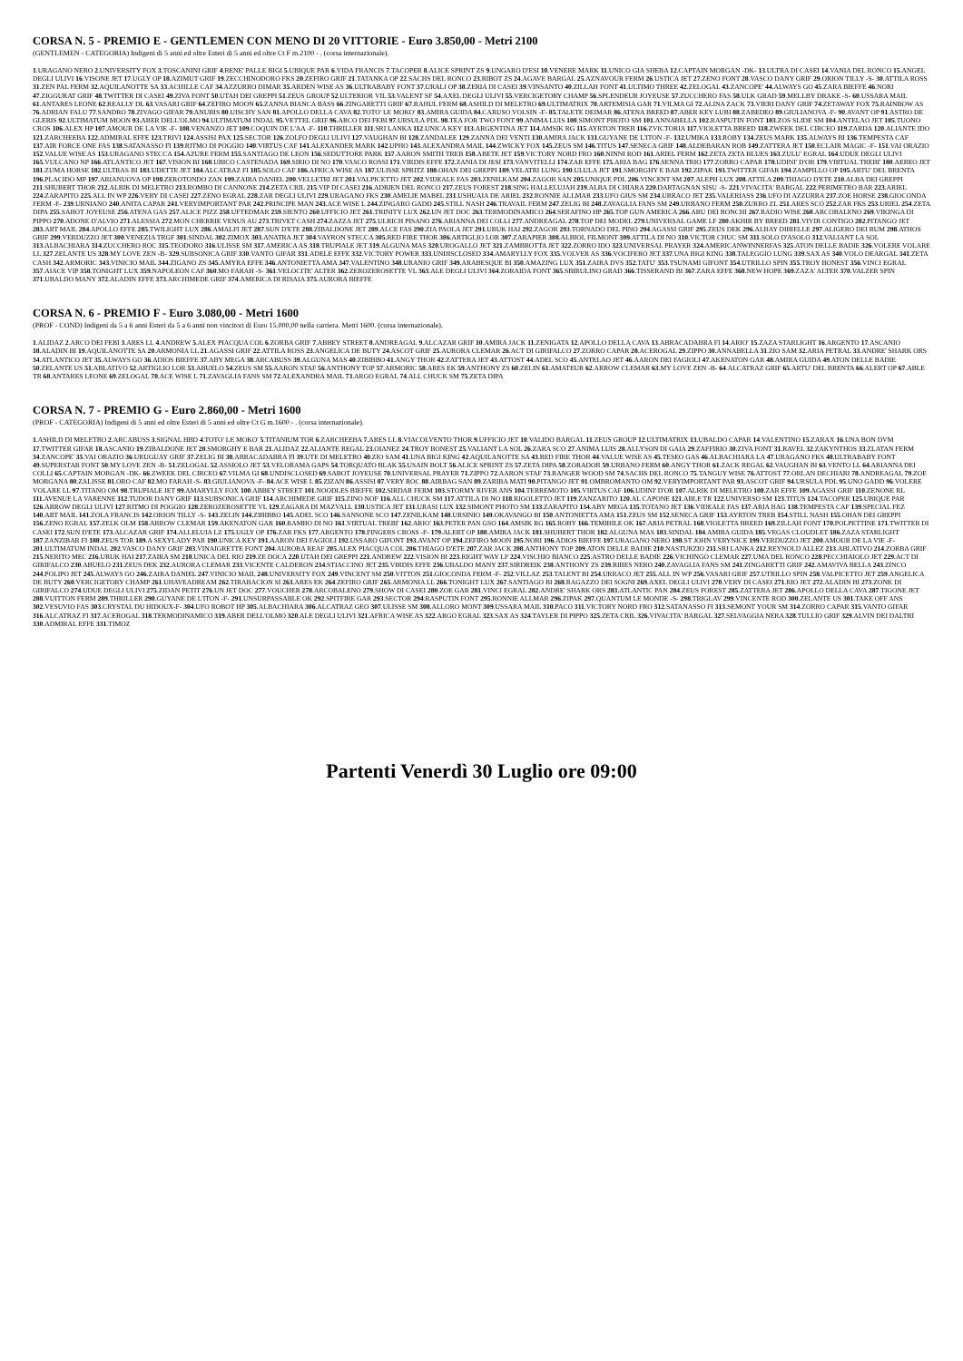CORSA N. 5 - PREMIO E - GENTLEMEN CON MENO DI 20 VITTORIE - Euro 3.850,00 - Metri 2100
(GENTLEMEN - CATEGORIA) Indigeni di 5 anni ed oltre Esteri di 5 anni ed oltre Ct F m.2100 - . (corsa internazionale).
1.URAGANO NERO 2.UNIVERSITY FOX 3.TOSCANINI GRIF 4.RENE' PALLE BIGI 5.UBIQUE PAR 6.VIDA FRANCIS 7.TACOPER 8.ALICE SPRINT ZS 9.UNGARO D'ESI 10.VENERE MARK 11.UNICO GIA SHEBA 12.CAPTAIN MORGAN -DK- 13.ULTRA DI CASEI 14.VANIA DEL RONCO 15.ANGEL DEGLI ULIVI 16.VISONE JET 17.UGLY OP 18.AZIMUT GRIF 19.ZECCHINODORO FKS 20.ZEFIRO GRIF 21.TATANKA OP 22.SACHS DEL RONCO 23.RIBOT ZS 24.AGAVE BARGAL 25.AZNAVOUR FERM 26.USTICA JET 27.ZENO FONT 28.VASCO DANY GRIF 29.ORION TILLY -S- 30.ATTILA ROSS 31.ZEN PAL FERM 32.AQUILANOTTE SA 33.ACHILLE CAF 34.AZZURRO DIMAR 35.ARDEN WISE AS 36.ULTRABABY FONT 37.URALI OP 38.ZERIA DI CASEI 39.VINSANTO 40.ZILLAH FONT 41.ULTIMO THREE 42.ZELOGAL 43.ZANCOPE' 44.ALWAYS GO 45.ZARA BIEFFE 46.NORI 47.ZIGGURAT GRIF 48.TWITTER DI CASEI 49.ZIVA FONT 50.UTAH DEI GREPPI 51.ZEUS GROUP 52.ULTERIOR VIL 53.VALENT SF 54.AXEL DEGLI ULIVI 55.VERCIGETORY CHAMP 56.SPLENDEUR JOYEUSE 57.ZUCCHERO FAS 58.ULK GRAD 59.MELLBY DRAKE -S- 60.USSARA MAIL 61.ANTARES LEONE 62.REALLY DL 63.VASARI GRIF 64.ZEFIRO MOON 65.ZANNA BIANCA BASS 66.ZINGARETTI GRIF 67.RAHUL FERM 68.ASHILD DI MELETRO 69.ULTIMATRIX 70.ARTEMISIA GAR 71.VILMA GI 72.ALINA ZACK 73.VIERI DANY GRIF 74.ZETAWAY FOX 75.RAINBOW AS 76.ADRIAN FALU 77.SANDRO 78.ZIVAGO GIFAR 79.ANUBIS 80.UISCHY SAN 81.APOLLO DELLA CAVA 82.TOTO' LE MOKO' 83.AMIRA GUIDA 84.CARUSO VOLSIN -F- 85.TALETE DEIMAR 86.ATENA BREED 87.ABER KEY LUBI 88.ZABEDEO 89.GIULIANOVA -F- 90.AVANT OP 91.ASTRO DE GLERIS 92.ULTIMATUM MOON 93.ABER DELL'OLMO 94.ULTIMATUM INDAL 95.VETTEL GRIF 96.ARCO DEI FEBI 97.URSULA PDL 98.TEA FOR TWO FONT 99.ANIMA LUIS 100.SIMONT PHOTO SM 101.ANNABELLA 102.RASPUTIN FONT 103.ZOS SLIDE SM 104.ANTELAO JET 105.TUONO CROS 106.ALEX HP 107.AMOUR DE LA VIE -F- 108.VENANZO JET 109.COQUIN DE L'AA -F- 110.THRILLER 111.SRI LANKA 112.UNICA KEY 113.ARGENTINA JET 114.AMSIK RG 115.AYRTON TREB 116.ZVICTORIA 117.VIOLETTA BREED 118.ZWEEK DEL CIRCEO 119.ZARDA 120.ALIANTE IDO 121.ZARCHEEBA 122.ADMIRAL EFFE 123.TRIVI 124.ASSISI PAX 125.SECTOR 126.ZOLFO DEGLI ULIVI 127.VAUGHAN BI 128.ZANDALEE 129.ZANNA DEI VENTI 130.AMIRA JACK 131.GUYANE DE L'ITON -F- 132.UMIKA 133.ROBY 134.ZEUS MARK 135.ALWAYS BI 136.TEMPESTA CAF 137.AIR FORCE ONE FAS 138.SATANASSO FI 139.RITMO DI POGGIO 140.VIRTUS CAF 141.ALEXANDER MARK 142.UPHO 143.ALEXANDRA MAIL 144.ZWICKY FOX 145.ZEUS SM 146.TITUS 147.SENECA GRIF 148.ALDEBARAN ROB 149.ZATTERA JET 150.ECLAIR MAGIC -F- 151.VAI ORAZIO 152.VALUE WISE AS 153.URAGANO STECCA 154.AZURE FERM 155.SANTIAGO DE LEON 156.SEDUTTORE PARK 157.AARON SMITH TREB 158.ABETE JET 159.VICTORY NORD FRO 160.NINNI ROD 161.ARIEL FERM 162.ZETA ZETA BLUES 163.ZULU' EGRAL 164.UDUE DEGLI ULIVI 165.VULCANO NP 166.ATLANTICO JET 167.VISION BI 168.UBICO CASTENADA 169.SIRIO DI NO 170.VASCO ROSSI 171.VIRDIS EFFE 172.ZANIA DI JESI 173.VANVITELLI 174.ZAR EFFE 175.ARIA BAG 176.SENNA TRIO 177.ZORRO CAPAR 178.UDINI' D'OR 179.VIRTUAL TREBI' 180.AEREO JET 181.ZUMA HORSE 182.ULTRAS BI 183.UDETTE JET 184.ALCATRAZ FI 185.SOLO CAF 186.AFRICA WISE AS 187.ULISSE SPRITZ 188.OHAN DEI GREPPI 189.VELATRI LUNG 190.ULULA JET 191.SMORGHY E BAR 192.ZIPAK 193.TWITTER GIFAR 194.ZAMPILLO OP 195.ARTU' DEL BRENTA 196.PLACIDO MP 197.ARIANUOVA OP 198.ZEROTONDO ZAN 199.ZAIRA DANIEL 200.VELLETRI JET 201.VALPICETTO JET 202.VIDEALE FAS 203.ZENILKAM 204.ZAGOR SAN 205.UNIQUE PDL 206.VINCENT SM 207.ALEPH LUX 208.ATTILA 209.THIAGO D'ETE 210.ALBA DEI GREPPI 211.SHUBERT THOR 212.ALRIK DI MELETRO 213.ROMBO DI CANNONE 214.ZETA CRIL 215.VIP DI CASEI 216.ADRIEN DEL RONCO 217.ZEUS FOREST 218.SING HALLELUJAH 219.ALBA DI CHIARA 220.DARTAGNAN SISU -S- 221.VIVACITA' BARGAL 222.PERIMETRO BAR 223.ARIEL 224.ZARAPITO 225.ALL IN WP 226.VERY DI CASEI 227.ZENO EGRAL 228.ZAR DEGLI ULIVI 229.URAGANO FKS 230.AMELIE MABEL 231.USHUAIA DE ARIEL 232.RONNIE ALLMAR 233.UFO GIUS SM 234.URRACO JET 235.VALERIASS 236.UFO DI AZZURRA 237.ZOE HORSE 238.GIOCONDA FERM -F- 239.URNIANO 240.ANITA CAPAR 241.VERYIMPORTANT PAR 242.PRINCIPE MAN 243.ACE WISE L 244.ZINGARO GADD 245.STILL NASH 246.TRAVAIL FERM 247.ZELIG BI 248.ZAVAGLIA FANS SM 249.URBANO FERM 250.ZURRO ZL 251.ARES SCO 252.ZAR FKS 253.URIEL 254.ZETA DIPA 255.SABOT JOYEUSE 256.ATENA GAS 257.ALICE PIZZ 258.UFTEDMAR 259.SIENTO 260.UFFICIO JET 261.TRINITY LUX 262.UN JET DOC 263.TERMODINAMICO 264.SERAFINO HP 265.TOP GUN AMERICA 266.ARU DEI RONCHI 267.RADIO WISE 268.ARCOBALENO 269.VIKINGA DI PIPPO 270.ADONE D'ALVIO 271.ALESSIA 272.MON CHERRIE VENUS AU 273.TRIVET CASH 274.ZAZZA JET 275.ULRICH PISANO 276.ARIANNA DEI COLLI 277.ANDREAGAL 278.TOP DEI MODEL 279.UNIVERSAL GAME LF 280.AKHIR BY BREED 281.VIVIR CONTIGO 282.PITANGO JET 283.ART MAIL 284.APOLLO EFFE 285.TWILIGHT LUX 286.AMALFI JET 287.SUN D'ETE 288.ZIBALDONE JET 289.ALCE FAS 290.ZIA PAOLA JET 291.URUK HAI 292.ZAGOR 293.TORNADO DEL PINO 294.AGASSI GRIF 295.ZEUS DEK 296.ALBAY DIBIELLE 297.ALIGERO DEI RUM 298.ATHOS GRIF 299.VERDUZZO JET 300.VENEZIA TRGF 301.SINDAL 302.ZIMOX 303.ANATRA JET 304.VAYRON STECCA 305.RED FIRE THOR 306.ARTIGLIO LOR 307.ZARAPIER 308.ALBIOL FILMONT 309.ATTILA DI NO 310.VICTOR CHUC SM 311.SOLO D'ASOLO 312.VALIANT LA SOL 313.ALBACHIARA 314.ZUCCHERO ROC 315.TEODORO 316.ULISSE SM 317.AMERICA AS 318.TRUPIALE JET 319.ALGUNA MAS 320.UROGALLO JET 321.ZAMBROTTA JET 322.ZORRO IDO 323.UNIVERSAL PRAYER 324.AMERICANWINNERFAS 325.ATON DELLE BADIE 326.VOLERE VOLARE LL 327.ZELANTE US 328.MY LOVE ZEN -B- 329.SUBSONICA GRIF 330.VANTO GIFAR 331.ADELE EFFE 332.VICTORY POWER 333.UNDISCLOSED 334.AMARYLLY FOX 335.VOLVER AS 336.VOCIFERO JET 337.UNA BIGI KING 338.TALEGGIO LUNG 339.SAX AS 340.VOLO DEARGAL 341.ZETA CASH 342.ARMORIC 343.VINICIO MAIL 344.ZIGANO ZS 345.AMYRA EFFE 346.ANTONIETTA AMA 347.VALENTINO 348.URANIO GRIF 349.ARABESQUE BI 350.AMAZING LUX 351.ZAIRA DVS 352.TATU' 353.TSUNAMI GIFONT 354.UTRILLO SPIN 355.TROY BONEST 356.VINCI EGRAL 357.AIACE VIP 358.TONIGHT LUX 359.NAPOLEON CAF 360.MO FARAH -S- 361.VELOCITE' ALTER 362.ZEROZEROSETTE VL 363.ALE DEGLI ULIVI 364.ZORAIDA FONT 365.SBIRULINO GRAD 366.TISSERAND BI 367.ZARA EFFE 368.NEW HOPE 369.ZAZA' ALTER 370.VALZER SPIN 371.UBALDO MANY 372.ALADIN EFFE 373.ARCHIMEDE GRIF 374.AMERICA DI RISAIA 375.AURORA BIEFFE
CORSA N. 6 - PREMIO F - Euro 3.080,00 - Metri 1600
(PROF - COND) Indigeni da 5 a 6 anni Esteri da 5 a 6 anni non vincitori di Euro 15.000,00 nella carriera. Metri 1600. (corsa internazionale).
1.ALIDAZ 2.ARCO DEI FEBI 3.ARES LL 4.ANDREW 5.ALEX PIACQUA COL 6.ZORBA GRIF 7.ABBEY STREET 8.ANDREAGAL 9.ALCAZAR GRIF 10.AMIRA JACK 11.ZENIGATA 12.APOLLO DELLA CAVA 13.ABRACADABRA FI 14.ARIO' 15.ZAZA STARLIGHT 16.ARGENTO 17.ASCANIO 18.ALADIN BI 19.AQUILANOTTE SA 20.ARMONIA LL 21.AGASSI GRIF 22.ATTILA ROSS 23.ANGELICA DE BUTY 24.ASCOT GRIF 25.AURORA CLEMAR 26.ACT DI GIRIFALCO 27.ZORRO CAPAR 28.ACEROGAL 29.ZIPPO 30.ANNABELLA 31.ZIO SAM 32.ARIA PETRAL 33.ANDRE' SHARK ORS 34.ATLANTICO JET 35.ALWAYS GO 36.ADIOS BIEFFE 37.ABY MEGA 38.ARCABUSS 39.ALGUNA MAS 40.ZIBIBBO 41.ANGY THOR 42.ZATTERA JET 43.ATTOST 44.ADEL SCO 45.ANTELAO JET 46.AARON DEI FAGIOLI 47.AKENATON GAR 48.AMIRA GUIDA 49.ATON DELLE BADIE 50.ZELANTE US 51.ABLATIVO 52.ARTIGLIO LOR 53.ABUELO 54.ZEUS SM 55.AARON STAF 56.ANTHONY TOP 57.ARMORIC 58.ARES EK 59.ANTHONY ZS 60.ZELIN 61.AMATEUR 62.ARROW CLEMAR 63.MY LOVE ZEN -B- 64.ALCATRAZ GRIF 65.ARTU' DEL BRENTA 66.ALERT OP 67.ABLE TR 68.ANTARES LEONE 69.ZELOGAL 70.ACE WISE L 71.ZAVAGLIA FANS SM 72.ALEXANDRA MAIL 73.ARGO EGRAL 74.ALL CHUCK SM 75.ZETA DIPA
CORSA N. 7 - PREMIO G - Euro 2.860,00 - Metri 1600
(PROF - CATEGORIA) Indigeni di 5 anni ed oltre Esteri di 5 anni ed oltre Ct G m.1600 - . (corsa internazionale).
1.ASHILD DI MELETRO 2.ARCABUSS 3.SIGNAL HBD 4.TOTO' LE MOKO' 5.TITANIUM TOR 6.ZARCHEEBA 7.ARES LL 8.VIACOLVENTO THOR 9.UFFICIO JET 10.VALIDO BARGAL 11.ZEUS GROUP 12.ULTIMATRIX 13.UBALDO CAPAR 14.VALENTINO 15.ZARAX 16.UNA BON DVM 17.TWITTER GIFAR 18.ASCANIO 19.ZIBALDONE JET 20.SMORGHY E BAR 21.ALIDAZ 22.ALIANTE REGAL 23.OIANEZ 24.TROY BONEST 25.VALIANT LA SOL 26.ZARA SCO 27.ANIMA LUIS 28.ALLYSON DI GAIA 29.ZAFFIRIO 30.ZIVA FONT 31.RAVEL 32.ZAKYNTHOS 33.ZLATAN FERM 34.ZANCOPE' 35.VAI ORAZIO 36.URUGUAY GRIF 37.ZELIG BI 38.ABRACADABRA FI 39.UTE DI MELETRO 40.ZIO SAM 41.UNA BIGI KING 42.AQUILANOTTE SA 43.RED FIRE THOR 44.VALUE WISE AS 45.TESEO GAS 46.ALBACHIARA LA 47.URAGANO FKS 48.ULTRABABY FONT 49.SUPERSTAR FONT 50.MY LOVE ZEN -B- 51.ZELOGAL 52.ASSIOLO JET 53.VELORAMA GAPS 54.TORQUATO BLAK 55.USAIN BOLT 56.ALICE SPRINT ZS 57.ZETA DIPA 58.ZORADOR 59.URBANO FERM 60.ANGY THOR 61.ZACK REGAL 62.VAUGHAN BI 63.VENTO LL 64.ARIANNA DEI COLLI 65.CAPTAIN MORGAN -DK- 66.ZWEEK DEL CIRCEO 67.VILMA GI 68.UNDISCLOSED 69.SABOT JOYEUSE 70.UNIVERSAL PRAYER 71.ZIPPO 72.AARON STAF 73.RANGER WOOD SM 74.SACHS DEL RONCO 75.TANGUY WISE 76.ATTOST 77.ORLAN DECHIARI 78.ANDREAGAL 79.ZOE MORGANA 80.ZALISSE 81.ORO CAF 82.MO FARAH -S- 83.GIULIANOVA -F- 84.ACE WISE L 85.ZIZAN 86.ASSISI 87.VERY ROC 88.AIRBAG SAN 89.ZARIBA MATI 90.PITANGO JET 91.OMBROMANTO OM 92.VERYIMPORTANT PAR 93.ASCOT GRIF 94.URSULA PDL 95.UNO GADD 96.VOLERE VOLARE LL 97.TITANO OM 98.TRUPIALE JET 99.AMARYLLY FOX 100.ABBEY STREET 101.NOODLES BIEFFE 102.SIRDAR FERM 103.STORMY RIVER ANS 104.TERREMOTO 105.VIRTUS CAF 106.UDINI' D'OR 107.ALRIK DI MELETRO 108.ZAR EFFE 109.AGASSI GRIF 110.ZENONE RL 111.AVENUE LA VARENNE 112.TUDOR DANY GRIF 113.SUBSONICA GRIF 114.ARCHIMEDE GRIF 115.ZINO NOF 116.ALL CHUCK SM 117.ATTILA DI NO 118.RIGOLETTO JET 119.ZANZARITO 120.AL CAPONE 121.ABLE TR 122.UNIVERSO SM 123.TITUS 124.TACOPER 125.UBIQUE PAR 126.ARROW DEGLI ULIVI 127.RITMO DI POGGIO 128.ZEROZEROSETTE VL 129.ZAGARA DI MAZVALL 130.USTICA JET 131.URASI LUX 132.SIMONT PHOTO SM 133.ZARAPITO 134.ABY MEGA 135.TOTANO JET 136.VIDEALE FAS 137.ARIA BAG 138.TEMPESTA CAF 139.SPECIAL FEZ 140.ART MAIL 141.ZOLA FRANCIS 142.ORION TILLY -S- 143.ZELIN 144.ZIBIBBO 145.ADEL SCO 146.SANSONE SCO 147.ZENILKAM 148.URSINIO 149.OKAVANGO BI 150.ANTONIETTA AMA 151.ZEUS SM 152.SENECA GRIF 153.AYRTON TREB 154.STILL NASH 155.OHAN DEI GREPPI 156.ZENO EGRAL 157.ZELK OLM 158.ARROW CLEMAR 159.AKENATON GAR 160.RAMBO DI NO 161.VIRTUAL TREBI' 162.ARIO' 163.PETER PAN GSO 164.AMSIK RG 165.ROBY 166.TEMIBILE OK 167.ARIA PETRAL 168.VIOLETTA BREED 169.ZILLAH FONT 170.POLPETTINE 171.TWITTER DI CASEI 172.SUN D'ETE 173.ALCAZAR GRIF 174.ALLELUIA LZ 175.UGLY OP 176.ZAR FKS 177.ARGENTO 178.FINGERS CROSS -F- 179.ALERT OP 180.AMIRA JACK 181.SHUBERT THOR 182.ALGUNA MAS 183.SINDAL 184.AMIRA GUIDA 185.VEGAS CLOUDLET 186.ZAZA STARLIGHT 187.ZANZIBAR FI 188.ZEUS TOR 189.A SEXYLADY PAR 190.UNICA KEY 191.AARON DEI FAGIOLI 192.USSARO GIFONT 193.AVANT OP 194.ZEFIRO MOON 195.NORI 196.ADIOS BIEFFE 197.URAGANO NERO 198.ST JOHN VERYNICE 199.VERDUZZO JET 200.AMOUR DE LA VIE -F- 201.ULTIMATUM INDAL 202.VASCO DANY GRIF 203.VINAIGRETTE FONT 204.AURORA REAF 205.ALEX PIACQUA COL 206.THIAGO D'ETE 207.ZAR JACK 208.ANTHONY TOP 209.ATON DELLE BADIE 210.NASTURZIO 211.SRI LANKA 212.REYNOLD ALLEZ 213.ABLATIVO 214.ZORBA GRIF 215.NERITO MEC 216.URUK HAI 217.ZAIRA SM 218.UNICA DEL RIO 219.ZE DOCA 220.UTAH DEI GREPPI 221.ANDREW 222.VISION BI 223.RIGHT WAY LF 224.VISCHIO BIANCO 225.ASTRO DELLE BADIE 226.VICHINGO CLEMAR 227.UMA DEL RONCO 228.PECCHIAIOLO JET 229.ACT DI GIRIFALCO 230.ABUELO 231.ZEUS DEK 232.AURORA CLEMAR 233.VICENTE CALDERON 234.STIACCINO JET 235.VIRDIS EFFE 236.UBALDO MANY 237.SIRDREIK 238.ANTHONY ZS 239.RIBES NERO 240.ZAVAGLIA FANS SM 241.ZINGARETTI GRIF 242.AMAVIVA BELLA 243.ZINCO 244.POLIPO JET 245.ALWAYS GO 246.ZAIRA DANIEL 247.VINICIO MAIL 248.UNIVERSITY FOX 249.VINCENT SM 250.VITTON 251.GIOCONDA FERM -F- 252.VILLAZ 253.TALENT BI 254.URRACO JET 255.ALL IN WP 256.VASARI GRIF 257.UTRILLO SPIN 258.VALPICETTO JET 259.ANGELICA DE BUTY 260.VERCIGETORY CHAMP 261.UHAVEADREAM 262.TIRABACION SI 263.ARES EK 264.ZEFIRO GRIF 265.ARMONIA LL 266.TONIGHT LUX 267.SANTIAGO BI 268.RAGAZZO DEI SOGNI 269.AXEL DEGLI ULIVI 270.VERY DI CASEI 271.RIO JET 272.ALADIN BI 273.ZONK DI GIRIFALCO 274.UDUE DEGLI ULIVI 275.ZIDAN PETIT 276.UN JET DOC 277.VOUCHER 278.ARCOBALENO 279.SHOW DI CASEI 280.ZOE GAR 281.VINCI EGRAL 282.ANDRE' SHARK ORS 283.ATLANTIC PAN 284.ZEUS FOREST 285.ZATTERA JET 286.APOLLO DELLA CAVA 287.TIGONE JET 288.VUITTON FERM 289.THRILLER 290.GUYANE DE L'ITON -F- 291.UNSURPASSABLE OK 292.SPITFIRE GAR 293.SECTOR 294.RASPUTIN FONT 295.RONNIE ALLMAR 296.ZIPAK 297.QUANTUM LE MONDE -S- 298.TRIGLAV 299.VINCENTE ROD 300.ZELANTE US 301.TAKE OFF ANS 302.VESUVIO FAS 303.CRYSTAL DU HIDOUX-F- 304.UFO ROBOT HP 305.ALBACHIARA 306.ALCATRAZ GEO 307.ULISSE SM 308.ALLORO MONT 309.USSARA MAIL 310.PACO 311.VICTORY NORD FRO 312.SATANASSO FI 313.SEMONT YOUR SM 314.ZORRO CAPAR 315.VANTO GIFAR 316.ALCATRAZ FI 317.ACEROGAL 318.TERMODINAMICO 319.ABER DELL'OLMO 320.ALE DEGLI ULIVI 321.AFRICA WISE AS 322.ARGO EGRAL 323.SAX AS 324.TAYLER DI PIPPO 325.ZETA CRIL 326.VIVACITA' BARGAL 327.SELVAGGIA NERA 328.TULLIO GRIF 329.ALVIN DEI DALTRI 330.ADMIRAL EFFE 331.TIMOZ
Partenti Venerdì 30 Luglio ore 09:00